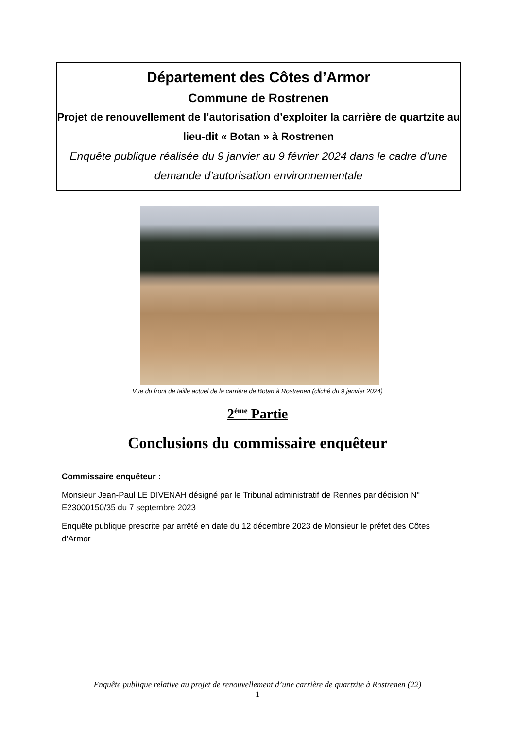Département des Côtes d’Armor
Commune de Rostrenen
Projet de renouvellement de l’autorisation d’exploiter la carrière de quartzite au lieu-dit « Botan » à Rostrenen
Enquête publique réalisée du 9 janvier au 9 février 2024 dans le cadre d’une demande d’autorisation environnementale
Vue du front de taille actuel de la carrière de Botan à Rostrenen (cliché du 9 janvier 2024)
2<sup>ème</sup> Partie
Conclusions du commissaire enquêteur
Commissaire enquêteur :
Monsieur Jean-Paul LE DIVENAH désigné par le Tribunal administratif de Rennes par décision N° E23000150/35 du 7 septembre 2023
Enquête publique prescrite par arrêté en date du 12 décembre 2023 de Monsieur le préfet des Côtes d’Armor
Enquête publique relative au projet de renouvellement d’une carrière de quartzite à Rostrenen (22)
1